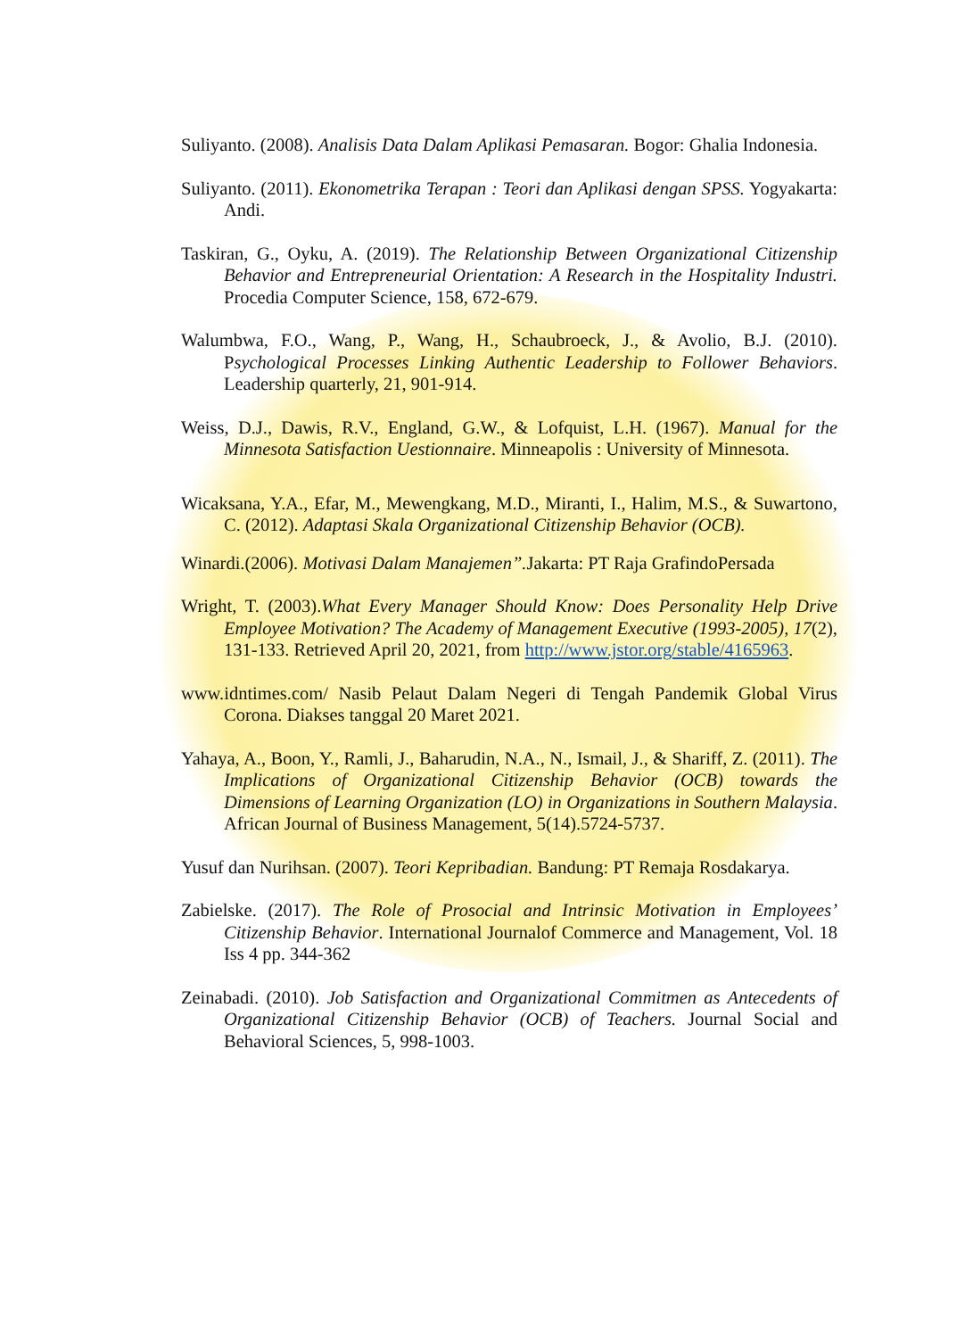Suliyanto. (2008). Analisis Data Dalam Aplikasi Pemasaran. Bogor: Ghalia Indonesia.
Suliyanto. (2011). Ekonometrika Terapan : Teori dan Aplikasi dengan SPSS. Yogyakarta: Andi.
Taskiran, G., Oyku, A. (2019). The Relationship Between Organizational Citizenship Behavior and Entrepreneurial Orientation: A Research in the Hospitality Industri. Procedia Computer Science, 158, 672-679.
Walumbwa, F.O., Wang, P., Wang, H., Schaubroeck, J., & Avolio, B.J. (2010). Psychological Processes Linking Authentic Leadership to Follower Behaviors. Leadership quarterly, 21, 901-914.
Weiss, D.J., Dawis, R.V., England, G.W., & Lofquist, L.H. (1967). Manual for the Minnesota Satisfaction Uestionnaire. Minneapolis : University of Minnesota.
Wicaksana, Y.A., Efar, M., Mewengkang, M.D., Miranti, I., Halim, M.S., & Suwartono, C. (2012). Adaptasi Skala Organizational Citizenship Behavior (OCB).
Winardi.(2006). Motivasi Dalam Manajemen”. Jakarta: PT Raja GrafindoPersada
Wright, T. (2003).What Every Manager Should Know: Does Personality Help Drive Employee Motivation? The Academy of Management Executive (1993-2005), 17(2), 131-133. Retrieved April 20, 2021, from http://www.jstor.org/stable/4165963.
www.idntimes.com/ Nasib Pelaut Dalam Negeri di Tengah Pandemik Global Virus Corona. Diakses tanggal 20 Maret 2021.
Yahaya, A., Boon, Y., Ramli, J., Baharudin, N.A., N., Ismail, J., & Shariff, Z. (2011). The Implications of Organizational Citizenship Behavior (OCB) towards the Dimensions of Learning Organization (LO) in Organizations in Southern Malaysia. African Journal of Business Management, 5(14).5724-5737.
Yusuf dan Nurihsan. (2007). Teori Kepribadian. Bandung: PT Remaja Rosdakarya.
Zabielske. (2017). The Role of Prosocial and Intrinsic Motivation in Employees’ Citizenship Behavior. International Journalof Commerce and Management, Vol. 18 Iss 4 pp. 344-362
Zeinabadi. (2010). Job Satisfaction and Organizational Commitmen as Antecedents of Organizational Citizenship Behavior (OCB) of Teachers. Journal Social and Behavioral Sciences, 5, 998-1003.